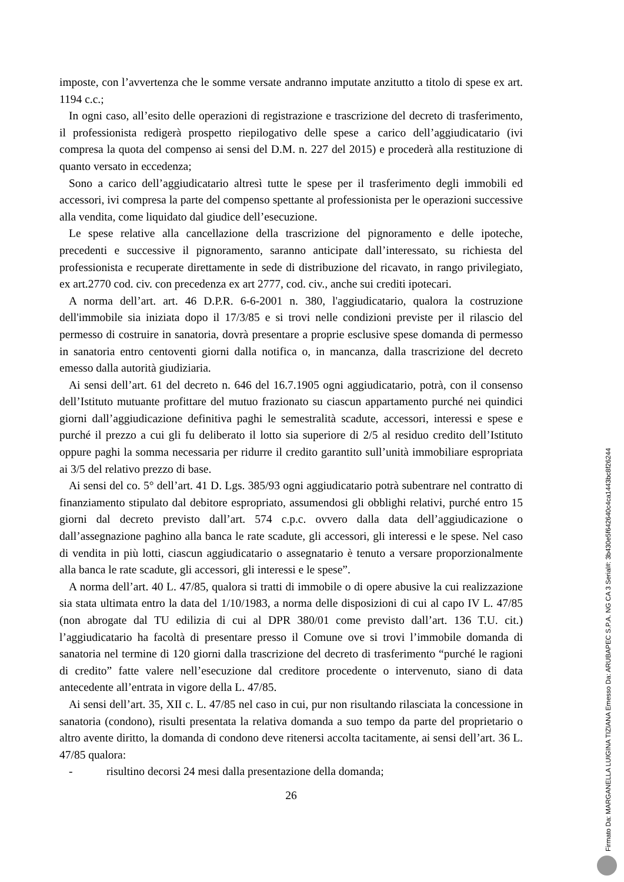imposte, con l’avvertenza che le somme versate andranno imputate anzitutto a titolo di spese ex art. 1194 c.c.;
In ogni caso, all’esito delle operazioni di registrazione e trascrizione del decreto di trasferimento, il professionista redigerà prospetto riepilogativo delle spese a carico dell’aggiudicatario (ivi compresa la quota del compenso ai sensi del D.M. n. 227 del 2015) e procederà alla restituzione di quanto versato in eccedenza;
Sono a carico dell’aggiudicatario altresì tutte le spese per il trasferimento degli immobili ed accessori, ivi compresa la parte del compenso spettante al professionista per le operazioni successive alla vendita, come liquidato dal giudice dell’esecuzione.
Le spese relative alla cancellazione della trascrizione del pignoramento e delle ipoteche, precedenti e successive il pignoramento, saranno anticipate dall’interessato, su richiesta del professionista e recuperate direttamente in sede di distribuzione del ricavato, in rango privilegiato, ex art.2770 cod. civ. con precedenza ex art 2777, cod. civ., anche sui crediti ipotecari.
A norma dell’art. art. 46 D.P.R. 6-6-2001 n. 380, l'aggiudicatario, qualora la costruzione dell'immobile sia iniziata dopo il 17/3/85 e si trovi nelle condizioni previste per il rilascio del permesso di costruire in sanatoria, dovrà presentare a proprie esclusive spese domanda di permesso in sanatoria entro centoventi giorni dalla notifica o, in mancanza, dalla trascrizione del decreto emesso dalla autorità giudiziaria.
Ai sensi dell’art. 61 del decreto n. 646 del 16.7.1905 ogni aggiudicatario, potrà, con il consenso dell’Istituto mutuante profittare del mutuo frazionato su ciascun appartamento purché nei quindici giorni dall’aggiudicazione definitiva paghi le semestralità scadute, accessori, interessi e spese e purché il prezzo a cui gli fu deliberato il lotto sia superiore di 2/5 al residuo credito dell’Istituto oppure paghi la somma necessaria per ridurre il credito garantito sull’unità immobiliare espropriata ai 3/5 del relativo prezzo di base.
Ai sensi del co. 5° dell’art. 41 D. Lgs. 385/93 ogni aggiudicatario potrà subentrare nel contratto di finanziamento stipulato dal debitore espropriato, assumendosi gli obblighi relativi, purché entro 15 giorni dal decreto previsto dall’art. 574 c.p.c. ovvero dalla data dell’aggiudicazione o dall’assegnazione paghino alla banca le rate scadute, gli accessori, gli interessi e le spese. Nel caso di vendita in più lotti, ciascun aggiudicatario o assegnatario è tenuto a versare proporzionalmente alla banca le rate scadute, gli accessori, gli interessi e le spese”.
A norma dell’art. 40 L. 47/85, qualora si tratti di immobile o di opere abusive la cui realizzazione sia stata ultimata entro la data del 1/10/1983, a norma delle disposizioni di cui al capo IV L. 47/85 (non abrogate dal TU edilizia di cui al DPR 380/01 come previsto dall’art. 136 T.U. cit.) l’aggiudicatario ha facoltà di presentare presso il Comune ove si trovi l’immobile domanda di sanatoria nel termine di 120 giorni dalla trascrizione del decreto di trasferimento “purché le ragioni di credito” fatte valere nell’esecuzione dal creditore procedente o intervenuto, siano di data antecedente all’entrata in vigore della L. 47/85.
Ai sensi dell’art. 35, XII c. L. 47/85 nel caso in cui, pur non risultando rilasciata la concessione in sanatoria (condono), risulti presentata la relativa domanda a suo tempo da parte del proprietario o altro avente diritto, la domanda di condono deve ritenersi accolta tacitamente, ai sensi dell’art. 36 L. 47/85 qualora:
- risultino decorsi 24 mesi dalla presentazione della domanda;
26
Firmato Da: MARGANELLA LUIGINA TIZIANA Emesso Da: ARUBAPEC S.P.A. NG CA 3 Serial#: 3b430e5f642640c4ca1443bc8f26244